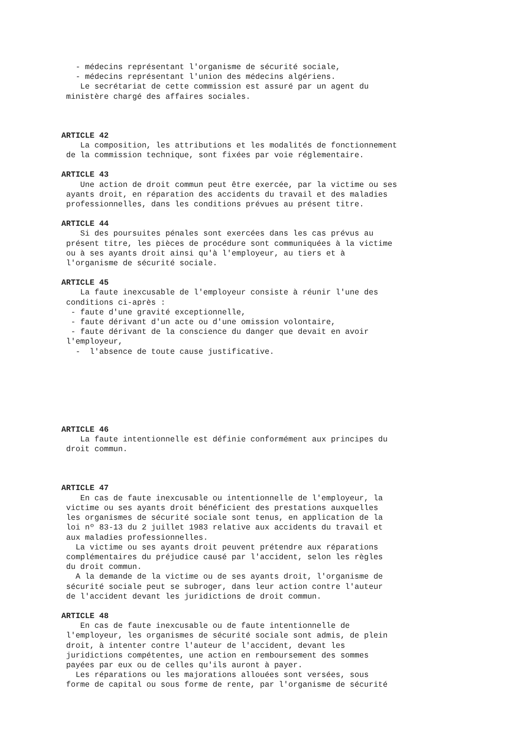- médecins représentant l'organisme de sécurité sociale, - médecins représentant l'union des médecins algériens. Le secrétariat de cette commission est assuré par un agent du ministère chargé des affaires sociales.
ARTICLE 42
La composition, les attributions et les modalités de fonctionnement de la commission technique, sont fixées par voie réglementaire.
ARTICLE 43
Une action de droit commun peut être exercée, par la victime ou ses ayants droit, en réparation des accidents du travail et des maladies professionnelles, dans les conditions prévues au présent titre.
ARTICLE 44
Si des poursuites pénales sont exercées dans les cas prévus au présent titre, les pièces de procédure sont communiquées à la victime ou à ses ayants droit ainsi qu'à l'employeur, au tiers et à l'organisme de sécurité sociale.
ARTICLE 45
La faute inexcusable de l'employeur consiste à réunir l'une des conditions ci-après : - faute d'une gravité exceptionnelle, - faute dérivant d'un acte ou d'une omission volontaire, - faute dérivant de la conscience du danger que devait en avoir l'employeur, - l'absence de toute cause justificative.
ARTICLE 46
La faute intentionnelle est définie conformément aux principes du droit commun.
ARTICLE 47
En cas de faute inexcusable ou intentionnelle de l'employeur, la victime ou ses ayants droit bénéficient des prestations auxquelles les organismes de sécurité sociale sont tenus, en application de la loi nº 83-13 du 2 juillet 1983 relative aux accidents du travail et aux maladies professionnelles. La victime ou ses ayants droit peuvent prétendre aux réparations complémentaires du préjudice causé par l'accident, selon les règles du droit commun. A la demande de la victime ou de ses ayants droit, l'organisme de sécurité sociale peut se subroger, dans leur action contre l'auteur de l'accident devant les juridictions de droit commun.
ARTICLE 48
En cas de faute inexcusable ou de faute intentionnelle de l'employeur, les organismes de sécurité sociale sont admis, de plein droit, à intenter contre l'auteur de l'accident, devant les juridictions compétentes, une action en remboursement des sommes payées par eux ou de celles qu'ils auront à payer. Les réparations ou les majorations allouées sont versées, sous forme de capital ou sous forme de rente, par l'organisme de sécurité